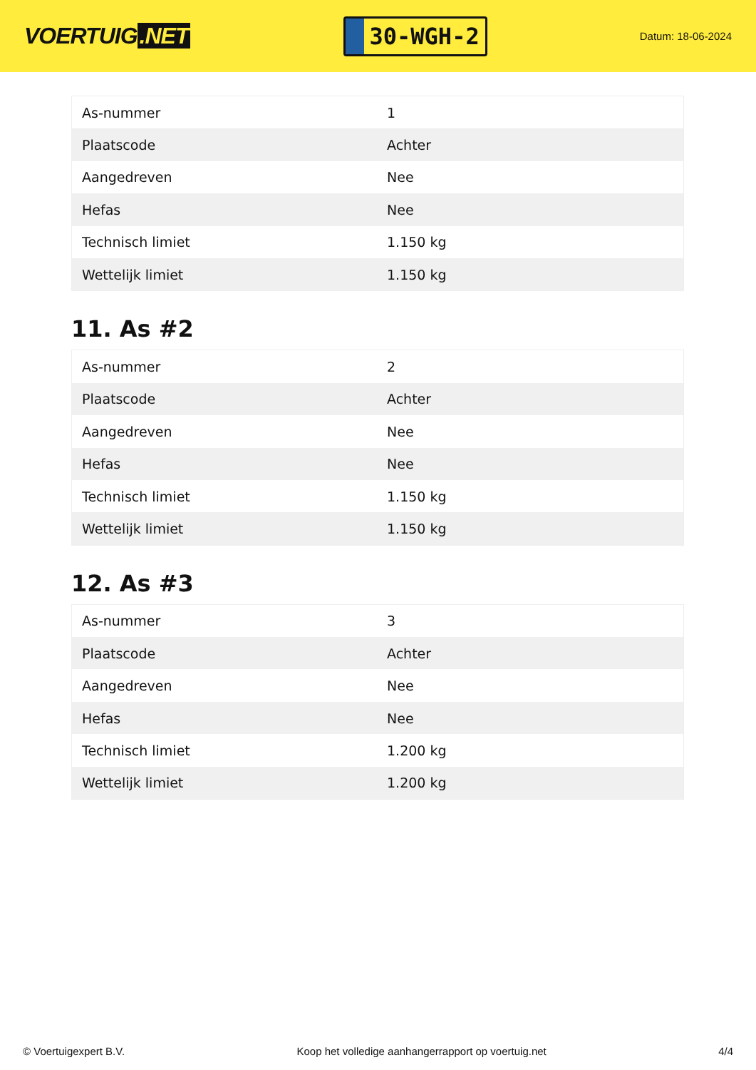VOERTUIG.NET
30-WGH-2
Datum: 18-06-2024
| As-nummer | 1 |
| Plaatscode | Achter |
| Aangedreven | Nee |
| Hefas | Nee |
| Technisch limiet | 1.150 kg |
| Wettelijk limiet | 1.150 kg |
11. As #2
| As-nummer | 2 |
| Plaatscode | Achter |
| Aangedreven | Nee |
| Hefas | Nee |
| Technisch limiet | 1.150 kg |
| Wettelijk limiet | 1.150 kg |
12. As #3
| As-nummer | 3 |
| Plaatscode | Achter |
| Aangedreven | Nee |
| Hefas | Nee |
| Technisch limiet | 1.200 kg |
| Wettelijk limiet | 1.200 kg |
© Voertuigexpert B.V. Koop het volledige aanhangerrapport op voertuig.net 4/4